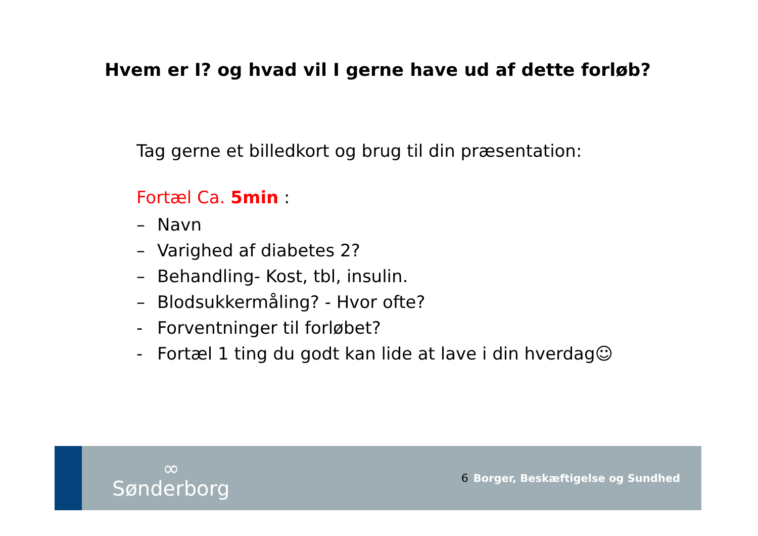Hvem er I? og hvad vil I gerne have ud af dette forløb?
Tag gerne et billedkort og brug til din præsentation:
Fortæl Ca. 5min :
– Navn
– Varighed af diabetes 2?
– Behandling- Kost, tbl, insulin.
– Blodsukkermåling? - Hvor ofte?
- Forventninger til forløbet?
- Fortæl 1 ting du godt kan lide at lave i din hverdag☺
∞
Sønderborg
6
Borger, Beskæftigelse og Sundhed